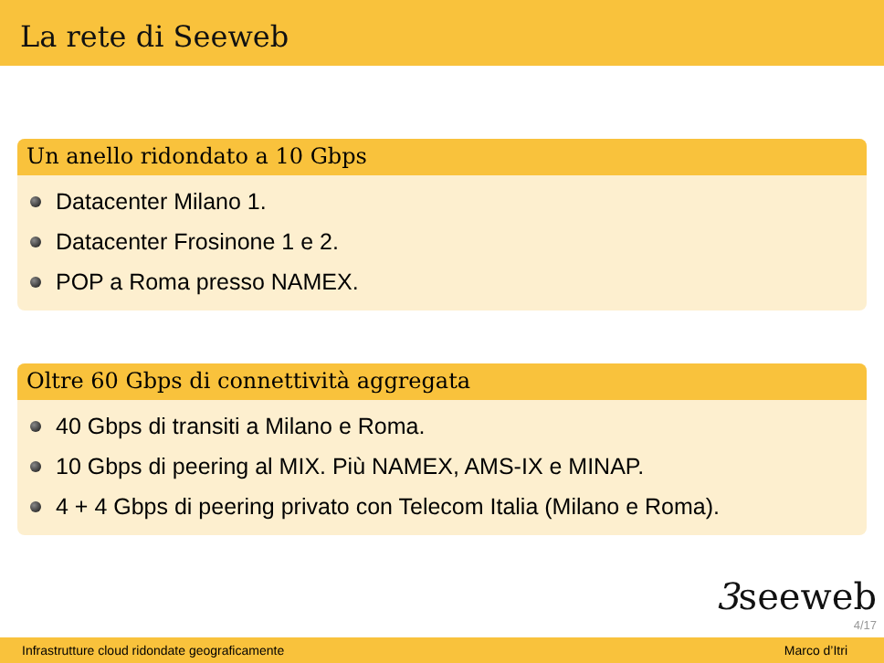La rete di Seeweb
Un anello ridondato a 10 Gbps
Datacenter Milano 1.
Datacenter Frosinone 1 e 2.
POP a Roma presso NAMEX.
Oltre 60 Gbps di connettività aggregata
40 Gbps di transiti a Milano e Roma.
10 Gbps di peering al MIX. Più NAMEX, AMS-IX e MINAP.
4 + 4 Gbps di peering privato con Telecom Italia (Milano e Roma).
3seeweb
4/17
Infrastrutture cloud ridondate geograficamente Marco d’Itri